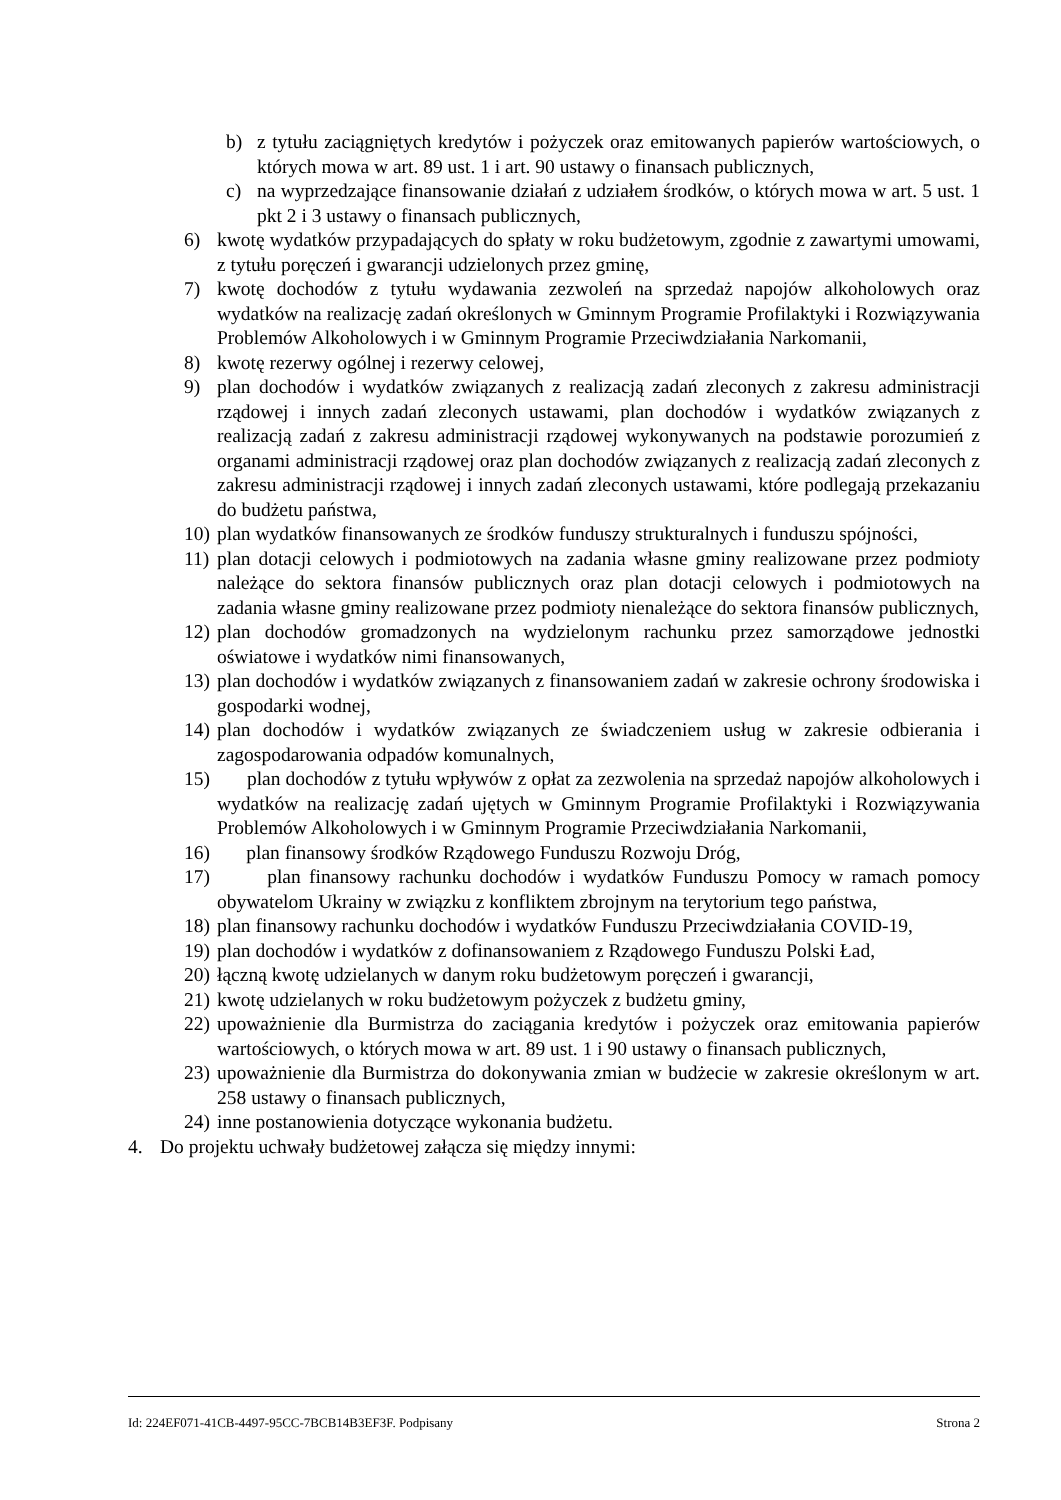b) z tytułu zaciągniętych kredytów i pożyczek oraz emitowanych papierów wartościowych, o których mowa w art. 89 ust. 1 i art. 90 ustawy o finansach publicznych,
c) na wyprzedzające finansowanie działań z udziałem środków, o których mowa w art. 5 ust. 1 pkt 2 i 3 ustawy o finansach publicznych,
6) kwotę wydatków przypadających do spłaty w roku budżetowym, zgodnie z zawartymi umowami, z tytułu poręczeń i gwarancji udzielonych przez gminę,
7) kwotę dochodów z tytułu wydawania zezwoleń na sprzedaż napojów alkoholowych oraz wydatków na realizację zadań określonych w Gminnym Programie Profilaktyki i Rozwiązywania Problemów Alkoholowych i w Gminnym Programie Przeciwdziałania Narkomanii,
8) kwotę rezerwy ogólnej i rezerwy celowej,
9) plan dochodów i wydatków związanych z realizacją zadań zleconych z zakresu administracji rządowej i innych zadań zleconych ustawami, plan dochodów i wydatków związanych z realizacją zadań z zakresu administracji rządowej wykonywanych na podstawie porozumień z organami administracji rządowej oraz plan dochodów związanych z realizacją zadań zleconych z zakresu administracji rządowej i innych zadań zleconych ustawami, które podlegają przekazaniu do budżetu państwa,
10) plan wydatków finansowanych ze środków funduszy strukturalnych i funduszu spójności,
11) plan dotacji celowych i podmiotowych na zadania własne gminy realizowane przez podmioty należące do sektora finansów publicznych oraz plan dotacji celowych i podmiotowych na zadania własne gminy realizowane przez podmioty nienależące do sektora finansów publicznych,
12) plan dochodów gromadzonych na wydzielonym rachunku przez samorządowe jednostki oświatowe i wydatków nimi finansowanych,
13) plan dochodów i wydatków związanych z finansowaniem zadań w zakresie ochrony środowiska i gospodarki wodnej,
14) plan dochodów i wydatków związanych ze świadczeniem usług w zakresie odbierania i zagospodarowania odpadów komunalnych,
15) plan dochodów z tytułu wpływów z opłat za zezwolenia na sprzedaż napojów alkoholowych i wydatków na realizację zadań ujętych w Gminnym Programie Profilaktyki i Rozwiązywania Problemów Alkoholowych i w Gminnym Programie Przeciwdziałania Narkomanii,
16) plan finansowy środków Rządowego Funduszu Rozwoju Dróg,
17) plan finansowy rachunku dochodów i wydatków Funduszu Pomocy w ramach pomocy obywatelom Ukrainy w związku z konfliktem zbrojnym na terytorium tego państwa,
18) plan finansowy rachunku dochodów i wydatków Funduszu Przeciwdziałania COVID-19,
19) plan dochodów i wydatków z dofinansowaniem z Rządowego Funduszu Polski Ład,
20) łączną kwotę udzielanych w danym roku budżetowym poręczeń i gwarancji,
21) kwotę udzielanych w roku budżetowym pożyczek z budżetu gminy,
22) upoważnienie dla Burmistrza do zaciągania kredytów i pożyczek oraz emitowania papierów wartościowych, o których mowa w art. 89 ust. 1 i 90 ustawy o finansach publicznych,
23) upoważnienie dla Burmistrza do dokonywania zmian w budżecie w zakresie określonym w art. 258 ustawy o finansach publicznych,
24) inne postanowienia dotyczące wykonania budżetu.
4. Do projektu uchwały budżetowej załącza się między innymi:
Id: 224EF071-41CB-4497-95CC-7BCB14B3EF3F. Podpisany Strona 2